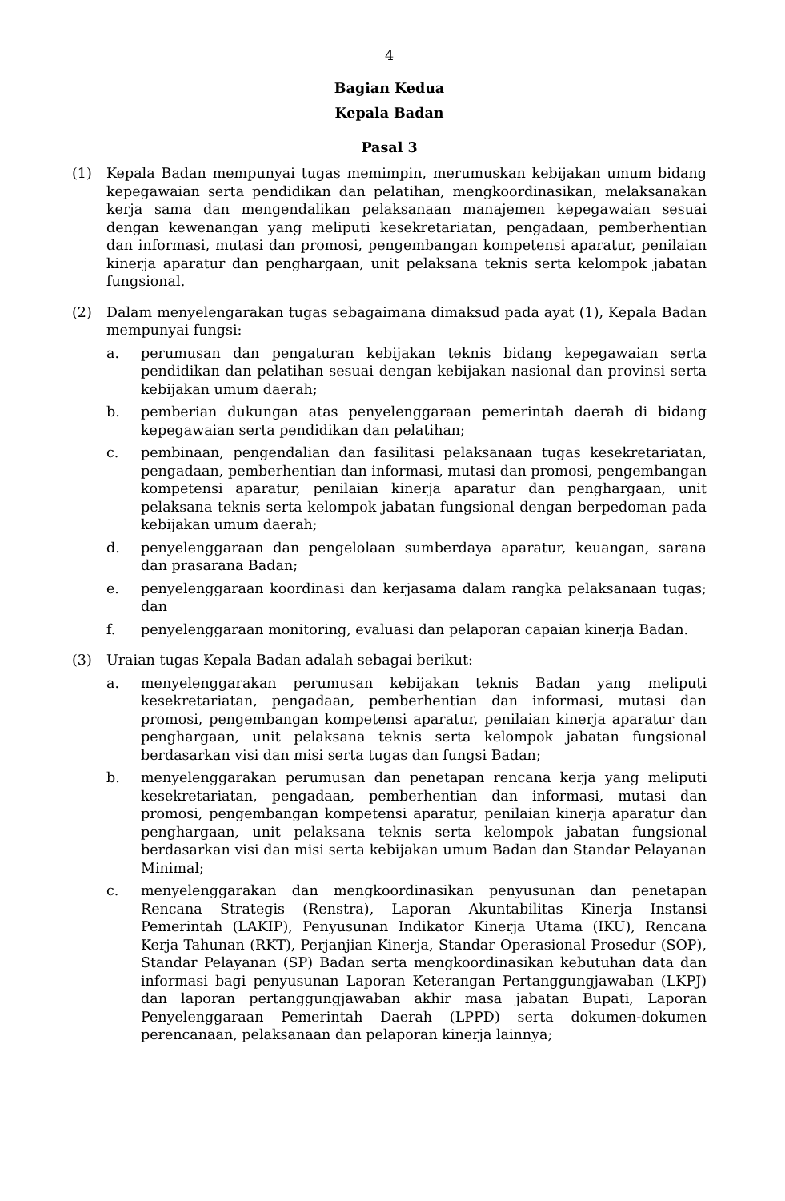4
Bagian Kedua
Kepala Badan
Pasal 3
(1) Kepala Badan mempunyai tugas memimpin, merumuskan kebijakan umum bidang kepegawaian serta pendidikan dan pelatihan, mengkoordinasikan, melaksanakan kerja sama dan mengendalikan pelaksanaan manajemen kepegawaian sesuai dengan kewenangan yang meliputi kesekretariatan, pengadaan, pemberhentian dan informasi, mutasi dan promosi, pengembangan kompetensi aparatur, penilaian kinerja aparatur dan penghargaan, unit pelaksana teknis serta kelompok jabatan fungsional.
(2) Dalam menyelengarakan tugas sebagaimana dimaksud pada ayat (1), Kepala Badan mempunyai fungsi:
a. perumusan dan pengaturan kebijakan teknis bidang kepegawaian serta pendidikan dan pelatihan sesuai dengan kebijakan nasional dan provinsi serta kebijakan umum daerah;
b. pemberian dukungan atas penyelenggaraan pemerintah daerah di bidang kepegawaian serta pendidikan dan pelatihan;
c. pembinaan, pengendalian dan fasilitasi pelaksanaan tugas kesekretariatan, pengadaan, pemberhentian dan informasi, mutasi dan promosi, pengembangan kompetensi aparatur, penilaian kinerja aparatur dan penghargaan, unit pelaksana teknis serta kelompok jabatan fungsional dengan berpedoman pada kebijakan umum daerah;
d. penyelenggaraan dan pengelolaan sumberdaya aparatur, keuangan, sarana dan prasarana Badan;
e. penyelenggaraan koordinasi dan kerjasama dalam rangka pelaksanaan tugas; dan
f. penyelenggaraan monitoring, evaluasi dan pelaporan capaian kinerja Badan.
(3) Uraian tugas Kepala Badan adalah sebagai berikut:
a. menyelenggarakan perumusan kebijakan teknis Badan yang meliputi kesekretariatan, pengadaan, pemberhentian dan informasi, mutasi dan promosi, pengembangan kompetensi aparatur, penilaian kinerja aparatur dan penghargaan, unit pelaksana teknis serta kelompok jabatan fungsional berdasarkan visi dan misi serta tugas dan fungsi Badan;
b. menyelenggarakan perumusan dan penetapan rencana kerja yang meliputi kesekretariatan, pengadaan, pemberhentian dan informasi, mutasi dan promosi, pengembangan kompetensi aparatur, penilaian kinerja aparatur dan penghargaan, unit pelaksana teknis serta kelompok jabatan fungsional berdasarkan visi dan misi serta kebijakan umum Badan dan Standar Pelayanan Minimal;
c. menyelenggarakan dan mengkoordinasikan penyusunan dan penetapan Rencana Strategis (Renstra), Laporan Akuntabilitas Kinerja Instansi Pemerintah (LAKIP), Penyusunan Indikator Kinerja Utama (IKU), Rencana Kerja Tahunan (RKT), Perjanjian Kinerja, Standar Operasional Prosedur (SOP), Standar Pelayanan (SP) Badan serta mengkoordinasikan kebutuhan data dan informasi bagi penyusunan Laporan Keterangan Pertanggungjawaban (LKPJ) dan laporan pertanggungjawaban akhir masa jabatan Bupati, Laporan Penyelenggaraan Pemerintah Daerah (LPPD) serta dokumen-dokumen perencanaan, pelaksanaan dan pelaporan kinerja lainnya;